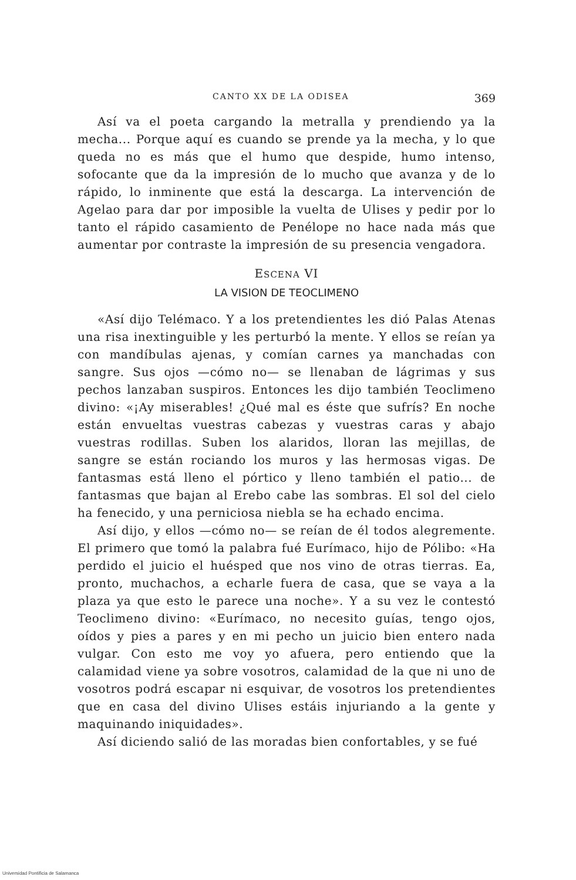CANTO XX DE LA ODISEA 369
Así va el poeta cargando la metralla y prendiendo ya la mecha... Porque aquí es cuando se prende ya la mecha, y lo que queda no es más que el humo que despide, humo intenso, sofocante que da la impresión de lo mucho que avanza y de lo rápido, lo inminente que está la descarga. La intervención de Agelao para dar por imposible la vuelta de Ulises y pedir por lo tanto el rápido casamiento de Penélope no hace nada más que aumentar por contraste la impresión de su presencia vengadora.
ESCENA VI
LA VISION DE TEOCLIMENO
«Así dijo Telémaco. Y a los pretendientes les dió Palas Atenas una risa inextinguible y les perturbó la mente. Y ellos se reían ya con mandíbulas ajenas, y comían carnes ya manchadas con sangre. Sus ojos —cómo no— se llenaban de lágrimas y sus pechos lanzaban suspiros. Entonces les dijo también Teoclimeno divino: «¡Ay miserables! ¿Qué mal es éste que sufrís? En noche están envueltas vuestras cabezas y vuestras caras y abajo vuestras rodillas. Suben los alaridos, lloran las mejillas, de sangre se están rociando los muros y las hermosas vigas. De fantasmas está lleno el pórtico y lleno también el patio... de fantasmas que bajan al Erebo cabe las sombras. El sol del cielo ha fenecido, y una perniciosa niebla se ha echado encima.
Así dijo, y ellos —cómo no— se reían de él todos alegremente. El primero que tomó la palabra fué Eurímaco, hijo de Pólibo: «Ha perdido el juicio el huésped que nos vino de otras tierras. Ea, pronto, muchachos, a echarle fuera de casa, que se vaya a la plaza ya que esto le parece una noche». Y a su vez le contestó Teoclimeno divino: «Eurímaco, no necesito guías, tengo ojos, oídos y pies a pares y en mi pecho un juicio bien entero nada vulgar. Con esto me voy yo afuera, pero entiendo que la calamidad viene ya sobre vosotros, calamidad de la que ni uno de vosotros podrá escapar ni esquivar, de vosotros los pretendientes que en casa del divino Ulises estáis injuriando a la gente y maquinando iniquidades».
Así diciendo salió de las moradas bien confortables, y se fué
Universidad Pontificia de Salamanca